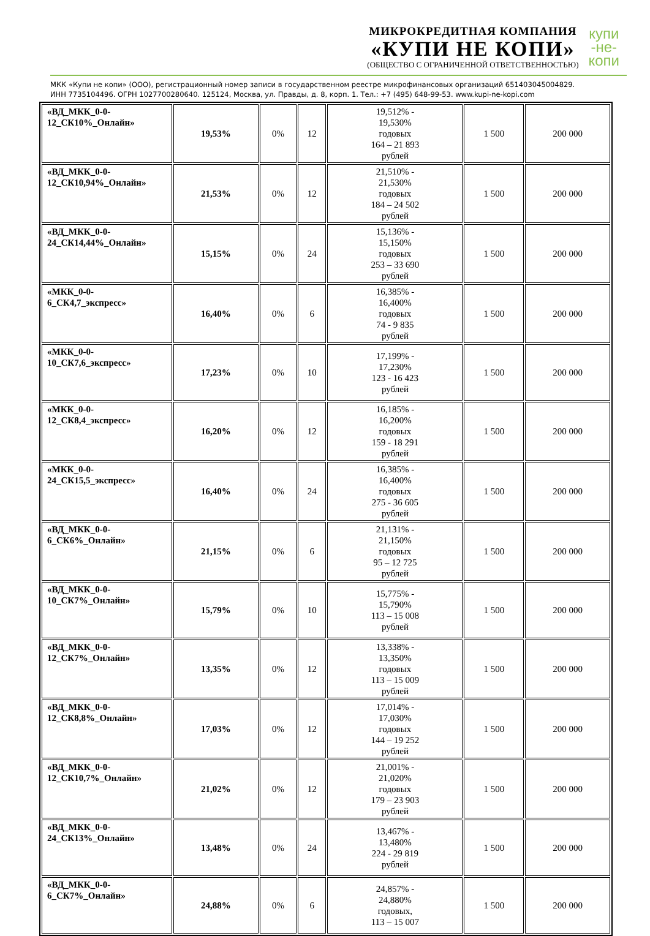МИКРОКРЕДИТНАЯ КОМПАНИЯ
«КУПИ НЕ КОПИ»
(ОБЩЕСТВО С ОГРАНИЧЕННОЙ ОТВЕТСТВЕННОСТЬЮ)
купи
-не-
копи
МКК «Купи не копи» (ООО), регистрационный номер записи в государственном реестре микрофинансовых организаций 651403045004829.
ИНН 7735104496. ОГРН 1027700280640. 125124, Москва, ул. Правды, д. 8, корп. 1. Тел.: +7 (495) 648-99-53. www.kupi-ne-kopi.com
| «ВД_МКК_0-0-12_СК10%_Онлайн» | 19,53% | 0% | 12 | 19,512% - 19,530% годовых 164 – 21 893 рублей | 1 500 | 200 000 |
| «ВД_МКК_0-0-12_СК10,94%_Онлайн» | 21,53% | 0% | 12 | 21,510% - 21,530% годовых 184 – 24 502 рублей | 1 500 | 200 000 |
| «ВД_МКК_0-0-24_СК14,44%_Онлайн» | 15,15% | 0% | 24 | 15,136% - 15,150% годовых 253 – 33 690 рублей | 1 500 | 200 000 |
| «МКК_0-0-6_СК4,7_экспресс» | 16,40% | 0% | 6 | 16,385% - 16,400% годовых 74 - 9 835 рублей | 1 500 | 200 000 |
| «МКК_0-0-10_СК7,6_экспресс» | 17,23% | 0% | 10 | 17,199% - 17,230% 123 - 16 423 рублей | 1 500 | 200 000 |
| «МКК_0-0-12_СК8,4_экспресс» | 16,20% | 0% | 12 | 16,185% - 16,200% годовых 159 - 18 291 рублей | 1 500 | 200 000 |
| «МКК_0-0-24_СК15,5_экспресс» | 16,40% | 0% | 24 | 16,385% - 16,400% годовых 275 - 36 605 рублей | 1 500 | 200 000 |
| «ВД_МКК_0-0-6_СК6%_Онлайн» | 21,15% | 0% | 6 | 21,131% - 21,150% годовых 95 – 12 725 рублей | 1 500 | 200 000 |
| «ВД_МКК_0-0-10_СК7%_Онлайн» | 15,79% | 0% | 10 | 15,775% - 15,790% 113 – 15 008 рублей | 1 500 | 200 000 |
| «ВД_МКК_0-0-12_СК7%_Онлайн» | 13,35% | 0% | 12 | 13,338% - 13,350% годовых 113 – 15 009 рублей | 1 500 | 200 000 |
| «ВД_МКК_0-0-12_СК8,8%_Онлайн» | 17,03% | 0% | 12 | 17,014% - 17,030% годовых 144 – 19 252 рублей | 1 500 | 200 000 |
| «ВД_МКК_0-0-12_СК10,7%_Онлайн» | 21,02% | 0% | 12 | 21,001% - 21,020% годовых 179 – 23 903 рублей | 1 500 | 200 000 |
| «ВД_МКК_0-0-24_СК13%_Онлайн» | 13,48% | 0% | 24 | 13,467% - 13,480% 224 - 29 819 рублей | 1 500 | 200 000 |
| «ВД_МКК_0-0-6_СК7%_Онлайн» | 24,88% | 0% | 6 | 24,857% - 24,880% годовых, 113 – 15 007 | 1 500 | 200 000 |